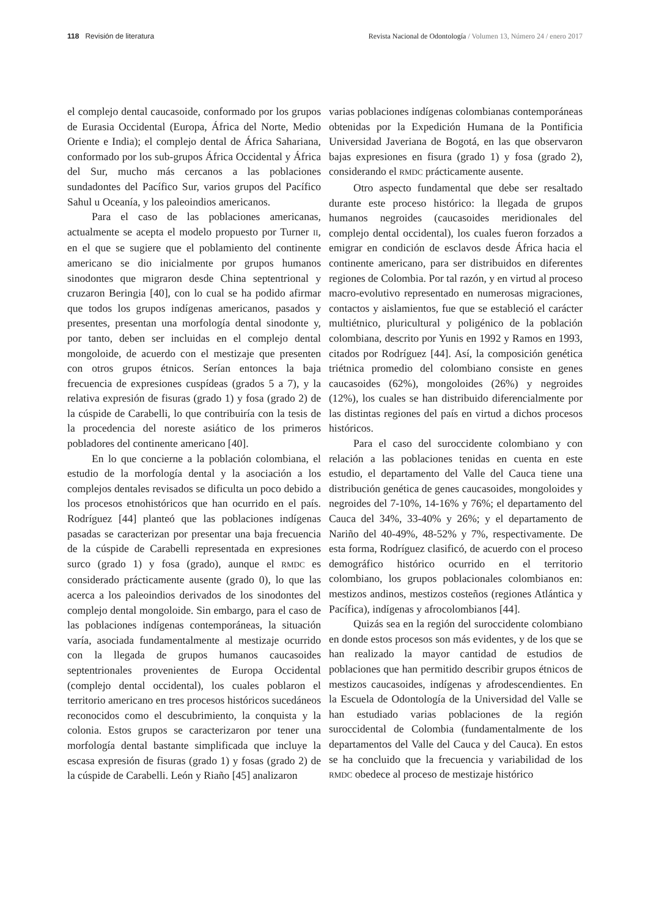118 Revisión de literatura Revista Nacional de Odontología / Volumen 13, Número 24 / enero 2017
el complejo dental caucasoide, conformado por los grupos de Eurasia Occidental (Europa, África del Norte, Medio Oriente e India); el complejo dental de África Sahariana, conformado por los sub-grupos África Occidental y África del Sur, mucho más cercanos a las poblaciones sundadontes del Pacífico Sur, varios grupos del Pacífico Sahul u Oceanía, y los paleoindios americanos.
Para el caso de las poblaciones americanas, actualmente se acepta el modelo propuesto por Turner II, en el que se sugiere que el poblamiento del continente americano se dio inicialmente por grupos humanos sinodontes que migraron desde China septentrional y cruzaron Beringia [40], con lo cual se ha podido afirmar que todos los grupos indígenas americanos, pasados y presentes, presentan una morfología dental sinodonte y, por tanto, deben ser incluidas en el complejo dental mongoloide, de acuerdo con el mestizaje que presenten con otros grupos étnicos. Serían entonces la baja frecuencia de expresiones cuspídeas (grados 5 a 7), y la relativa expresión de fisuras (grado 1) y fosa (grado 2) de la cúspide de Carabelli, lo que contribuiría con la tesis de la procedencia del noreste asiático de los primeros pobladores del continente americano [40].
En lo que concierne a la población colombiana, el estudio de la morfología dental y la asociación a los complejos dentales revisados se dificulta un poco debido a los procesos etnohistóricos que han ocurrido en el país. Rodríguez [44] planteó que las poblaciones indígenas pasadas se caracterizan por presentar una baja frecuencia de la cúspide de Carabelli representada en expresiones surco (grado 1) y fosa (grado), aunque el RMDC es considerado prácticamente ausente (grado 0), lo que las acerca a los paleoindios derivados de los sinodontes del complejo dental mongoloide. Sin embargo, para el caso de las poblaciones indígenas contemporáneas, la situación varía, asociada fundamentalmente al mestizaje ocurrido con la llegada de grupos humanos caucasoides septentrionales provenientes de Europa Occidental (complejo dental occidental), los cuales poblaron el territorio americano en tres procesos históricos sucedáneos reconocidos como el descubrimiento, la conquista y la colonia. Estos grupos se caracterizaron por tener una morfología dental bastante simplificada que incluye la escasa expresión de fisuras (grado 1) y fosas (grado 2) de la cúspide de Carabelli. León y Riaño [45] analizaron
varias poblaciones indígenas colombianas contemporáneas obtenidas por la Expedición Humana de la Pontificia Universidad Javeriana de Bogotá, en las que observaron bajas expresiones en fisura (grado 1) y fosa (grado 2), considerando el RMDC prácticamente ausente.
Otro aspecto fundamental que debe ser resaltado durante este proceso histórico: la llegada de grupos humanos negroides (caucasoides meridionales del complejo dental occidental), los cuales fueron forzados a emigrar en condición de esclavos desde África hacia el continente americano, para ser distribuidos en diferentes regiones de Colombia. Por tal razón, y en virtud al proceso macro-evolutivo representado en numerosas migraciones, contactos y aislamientos, fue que se estableció el carácter multiétnico, pluricultural y poligénico de la población colombiana, descrito por Yunis en 1992 y Ramos en 1993, citados por Rodríguez [44]. Así, la composición genética triétnica promedio del colombiano consiste en genes caucasoides (62%), mongoloides (26%) y negroides (12%), los cuales se han distribuido diferencialmente por las distintas regiones del país en virtud a dichos procesos históricos.
Para el caso del suroccidente colombiano y con relación a las poblaciones tenidas en cuenta en este estudio, el departamento del Valle del Cauca tiene una distribución genética de genes caucasoides, mongoloides y negroides del 7-10%, 14-16% y 76%; el departamento del Cauca del 34%, 33-40% y 26%; y el departamento de Nariño del 40-49%, 48-52% y 7%, respectivamente. De esta forma, Rodríguez clasificó, de acuerdo con el proceso demográfico histórico ocurrido en el territorio colombiano, los grupos poblacionales colombianos en: mestizos andinos, mestizos costeños (regiones Atlántica y Pacífica), indígenas y afrocolombianos [44].
Quizás sea en la región del suroccidente colombiano en donde estos procesos son más evidentes, y de los que se han realizado la mayor cantidad de estudios de poblaciones que han permitido describir grupos étnicos de mestizos caucasoides, indígenas y afrodescendientes. En la Escuela de Odontología de la Universidad del Valle se han estudiado varias poblaciones de la región suroccidental de Colombia (fundamentalmente de los departamentos del Valle del Cauca y del Cauca). En estos se ha concluido que la frecuencia y variabilidad de los RMDC obedece al proceso de mestizaje histórico